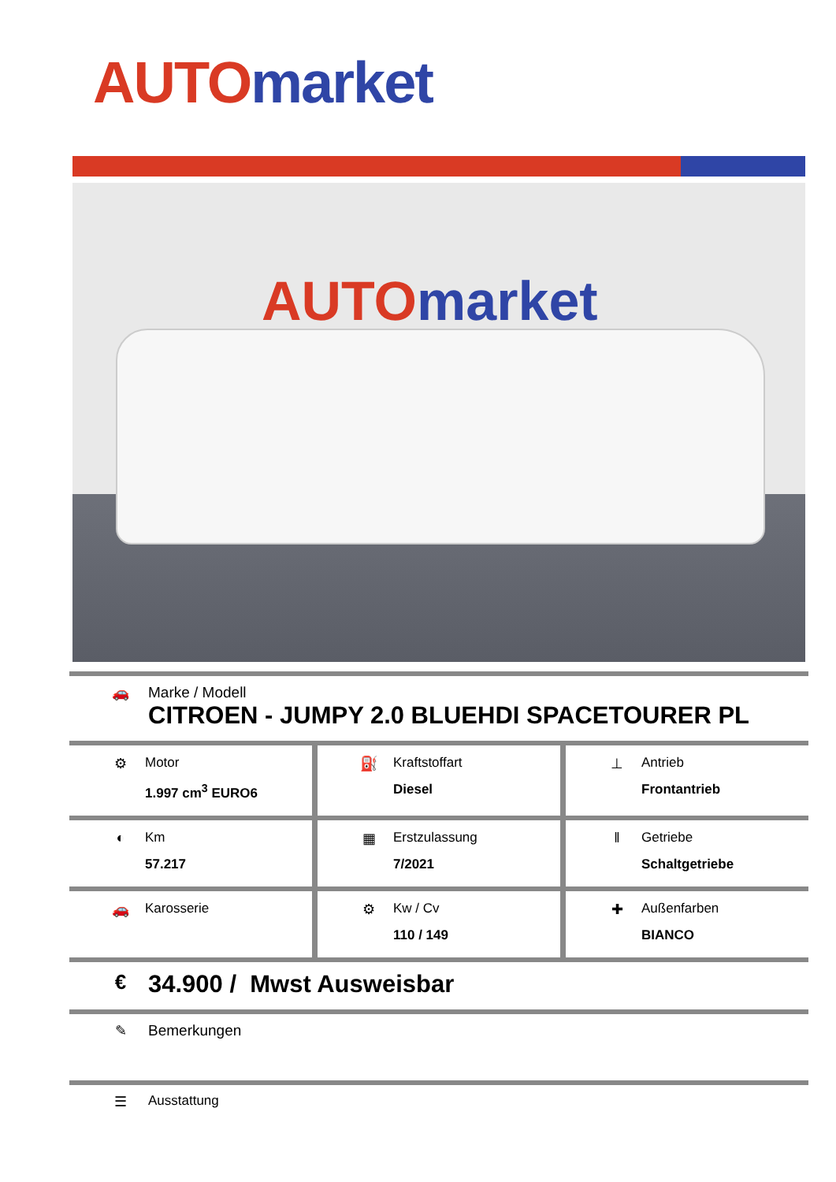AUTO market
AUTO market
🚗 Marke / Modell
CITROEN - JUMPY 2.0 BLUEHDI SPACETOURER PL
⚙ Motor
1.997 cm<sup>3</sup> EURO6
⛽ Kraftstoffart
Diesel
⊥ Antrieb
Frontantrieb
◐ Km
57.217
▦ Erstzulassung
7/2021
‖ Getriebe
Schaltgetriebe
🚗 Karosserie ⚙ Kw / Cv
110 / 149
✚ Außenfarben
BIANCO
€
34.900 / Mwst Ausweisbar
✎ Bemerkungen
☰ Ausstattung